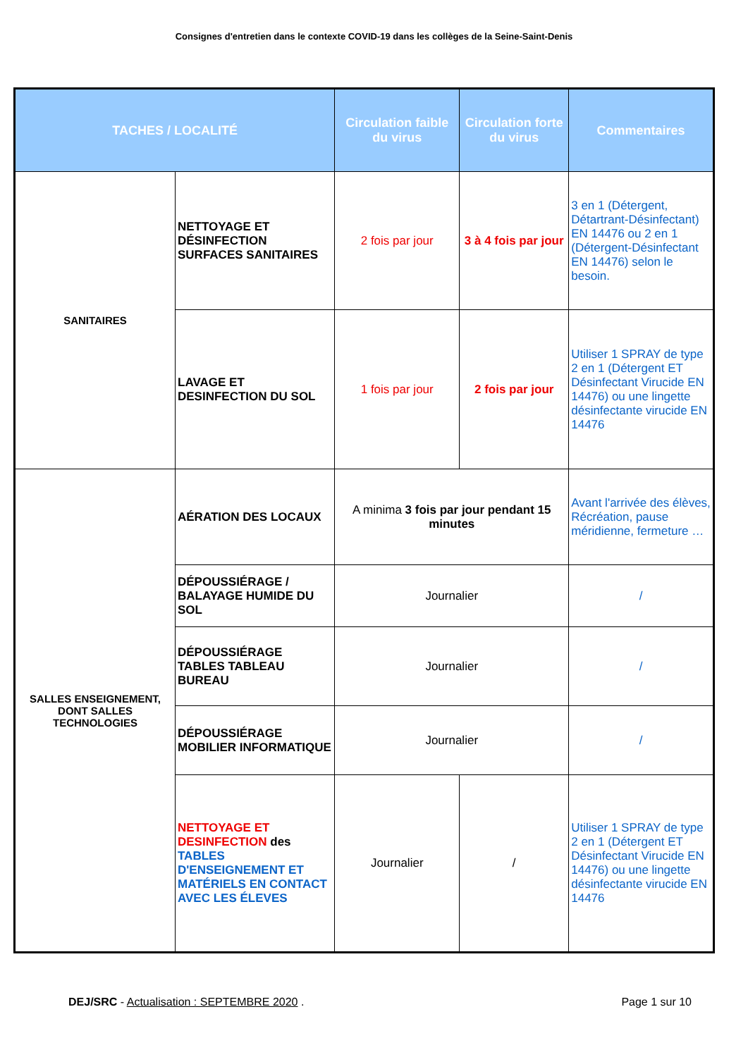Consignes d'entretien dans le contexte COVID-19 dans les collèges de la Seine-Saint-Denis
| TACHES / LOCALITÉ | | Circulation faible du virus | Circulation forte du virus | Commentaires |
| --- | --- | --- | --- | --- |
| SANITAIRES | NETTOYAGE ET DÉSINFECTION SURFACES SANITAIRES | 2 fois par jour | 3 à 4 fois par jour | 3 en 1 (Détergent, Détartrant-Désinfectant) EN 14476 ou 2 en 1 (Détergent-Désinfectant EN 14476) selon le besoin. |
| | LAVAGE ET DESINFECTION DU SOL | 1 fois par jour | 2 fois par jour | Utiliser 1 SPRAY de type 2 en 1 (Détergent ET Désinfectant Virucide EN 14476) ou une lingette désinfectante virucide EN 14476 |
| SALLES ENSEIGNEMENT, DONT SALLES TECHNOLOGIES | AÉRATION DES LOCAUX | A minima 3 fois par jour pendant 15 minutes | | Avant l'arrivée des élèves, Récréation, pause méridienne, fermeture … |
| | DÉPOUSSIÉRAGE / BALAYAGE HUMIDE DU SOL | Journalier | | / |
| | DÉPOUSSIÉRAGE TABLES TABLEAU BUREAU | Journalier | | / |
| | DÉPOUSSIÉRAGE MOBILIER INFORMATIQUE | Journalier | | / |
| | NETTOYAGE ET DESINFECTION des TABLES D'ENSEIGNEMENT ET MATÉRIELS EN CONTACT AVEC LES ÉLEVES | Journalier | / | Utiliser 1 SPRAY de type 2 en 1 (Détergent ET Désinfectant Virucide EN 14476) ou une lingette désinfectante virucide EN 14476 |
DEJ/SRC - Actualisation : SEPTEMBRE 2020 . Page 1 sur 10